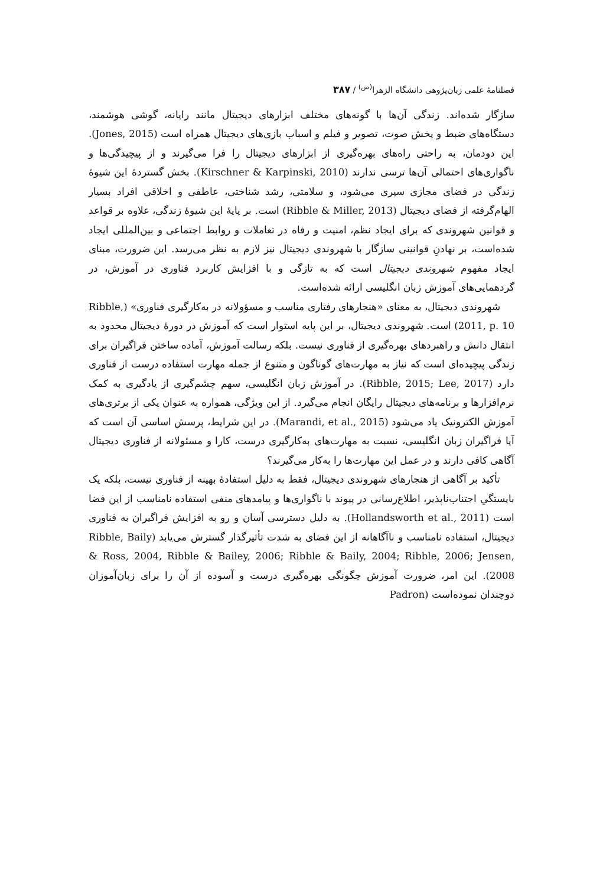فصلنامهٔ علمی زبان‌پژوهی دانشگاه الزهرا<sup>(س)</sup> / ۳۸۷
سازگار شده‌اند. زندگی آن‌ها با گونه‌های مختلف ابزارهای دیجیتال مانند رایانه، گوشی هوشمند، دستگاه‌های ضبط و پخش صوت، تصویر و فیلم و اسباب بازی‌های دیجیتال همراه است (Jones, 2015). این دودمان، به راحتی راه‌های بهره‌گیری از ابزارهای دیجیتال را فرا می‌گیرند و از پیچیدگی‌ها و ناگواری‌های احتمالی آن‌ها ترسی ندارند (Kirschner & Karpinski, 2010). بخش گستردهٔ این شیوهٔ زندگی در فضای مجازی سپری می‌شود، و سلامتی، رشد شناختی، عاطفی و اخلاقی افراد بسیار الهام‌گرفته از فضای دیجیتال (Ribble & Miller, 2013) است. بر پایهٔ این شیوهٔ زندگی، علاوه بر قواعد و قوانین شهروندی که برای ایجاد نظم، امنیت و رفاه در تعاملات و روابط اجتماعی و بین‌المللی ایجاد شده‌است، بر نهادنِ قوانینی سازگار با شهروندی دیجیتال نیز لازم به نظر می‌رسد. این ضرورت، مبنای ایجاد مفهوم شهروندی دیجیتال است که به تازگی و با افزایش کاربرد فناوری در آموزش، در گردهمایی‌های آموزش زبان انگلیسی ارائه شده‌است.
شهروندی دیجیتال، به معنای «هنجارهای رفتاری مناسب و مسؤولانه در به‌کارگیری فناوری» (Ribble, 2011, p. 10) است. شهروندی دیجیتال، بر این پایه استوار است که آموزش در دورهٔ دیجیتال محدود به انتقال دانش و راهبردهای بهره‌گیری از فناوری نیست. بلکه رسالت آموزش، آماده ساختن فراگیران برای زندگی پیچیده‌ای است که نیاز به مهارت‌های گوناگون و متنوع از جمله مهارت استفاده درست از فناوری دارد (Ribble, 2015; Lee, 2017). در آموزش زبان انگلیسی، سهم چشم‌گیری از یادگیری به کمک نرم‌افزارها و برنامه‌های دیجیتال رایگان انجام می‌گیرد. از این ویژگی، همواره به عنوان یکی از برتری‌های آموزش الکترونیک یاد می‌شود (Marandi, et al., 2015). در این شرایط، پرسش اساسی آن است که آیا فراگیران زبان انگلیسی، نسبت به مهارت‌های به‌کارگیری درست، کارا و مسئولانه از فناوری دیجیتال آگاهی کافی دارند و در عمل این مهارت‌ها را به‌کار می‌گیرند؟
تأکید بر آگاهی از هنجارهای شهروندی دیجیتال، فقط به دلیل استفادهٔ بهینه از فناوری نیست، بلکه یک بایستگیِ اجتناب‌ناپذیر، اطلاع‌رسانی در پیوند با ناگواری‌ها و پیامدهای منفی استفاده نامناسب از این فضا است (Hollandsworth et al., 2011). به دلیل دسترسی آسان و رو به افزایش فراگیران به فناوری دیجیتال، استفاده نامناسب و ناآگاهانه از این فضای به شدت تأثیرگذار گسترش می‌یابد (Ribble, Baily & Ross, 2004, Ribble & Bailey, 2006; Ribble & Baily, 2004; Ribble, 2006; Jensen, 2008). این امر، ضرورت آموزش چگونگی بهره‌گیری درست و آسوده از آن را برای زبان‌آموزان دوچندان نموده‌است (Padron